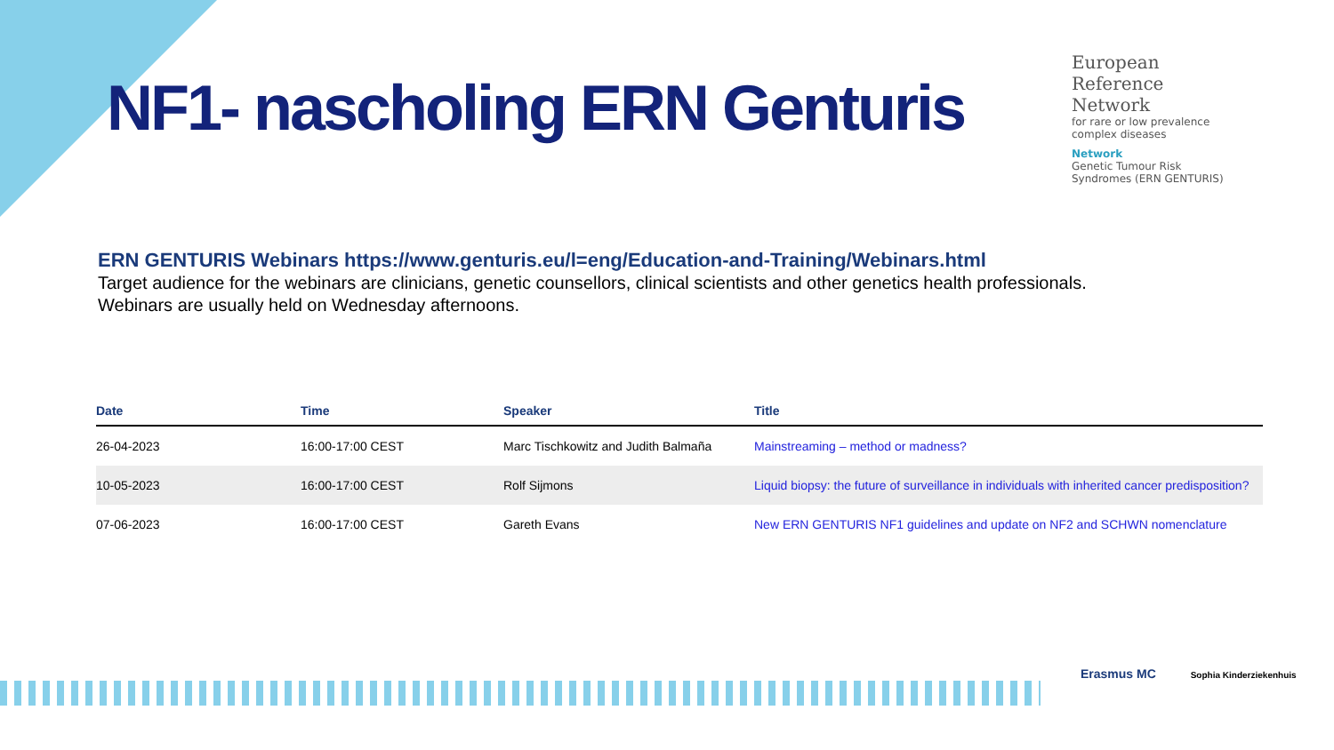NF1- nascholing ERN Genturis
European
Reference
Network
for rare or low prevalence
complex diseases
Network
Genetic Tumour Risk
Syndromes (ERN GENTURIS)
ERN GENTURIS Webinars https://www.genturis.eu/l=eng/Education-and-Training/Webinars.html
Target audience for the webinars are clinicians, genetic counsellors, clinical scientists and other genetics health professionals.
Webinars are usually held on Wednesday afternoons.
| Date | Time | Speaker | Title |
| --- | --- | --- | --- |
| 26-04-2023 | 16:00-17:00 CEST | Marc Tischkowitz and Judith Balmaña | Mainstreaming – method or madness? |
| 10-05-2023 | 16:00-17:00 CEST | Rolf Sijmons | Liquid biopsy: the future of surveillance in individuals with inherited cancer predisposition? |
| 07-06-2023 | 16:00-17:00 CEST | Gareth Evans | New ERN GENTURIS NF1 guidelines and update on NF2 and SCHWN nomenclature |
Erasmus MC Sophia Kinderziekenhuis